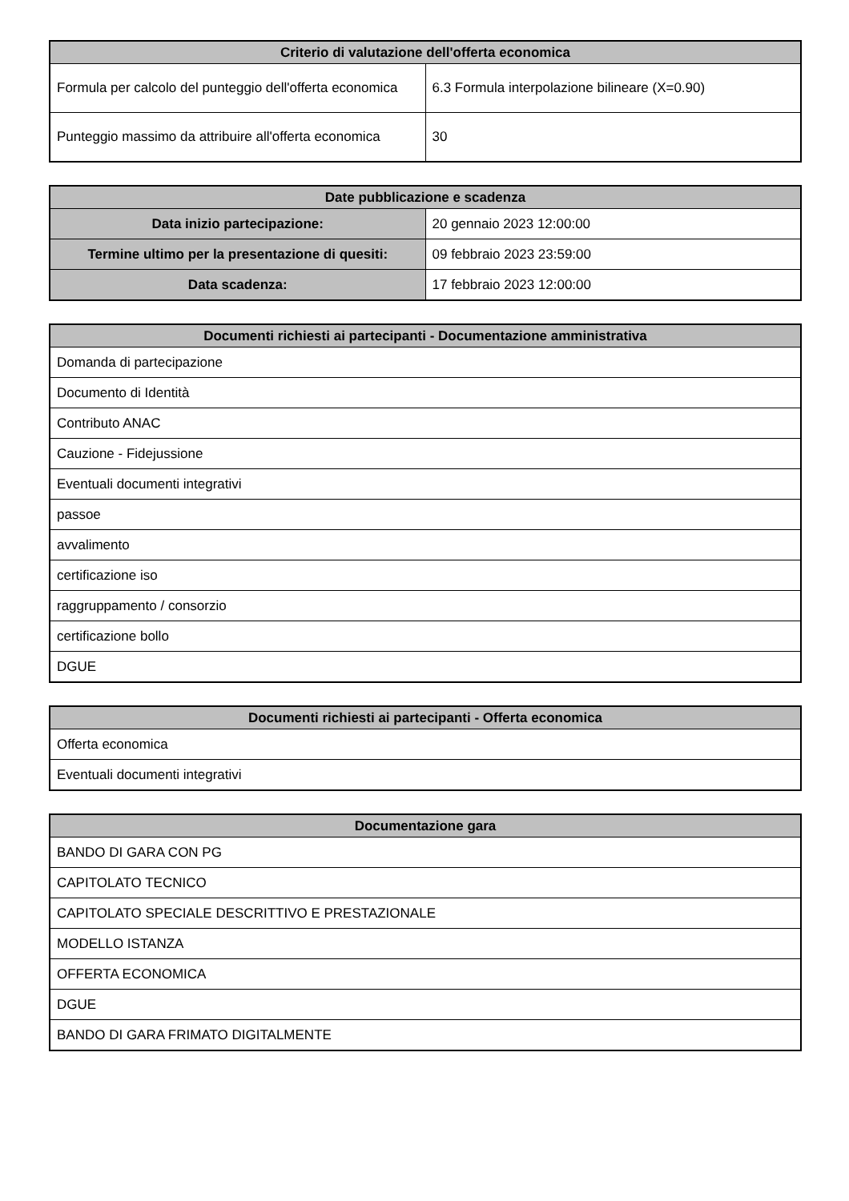| Criterio di valutazione dell'offerta economica | |
| --- | --- |
| Formula per calcolo del punteggio dell'offerta economica | 6.3 Formula interpolazione bilineare (X=0.90) |
| Punteggio massimo da attribuire all'offerta economica | 30 |
| Date pubblicazione e scadenza | |
| --- | --- |
| Data inizio partecipazione: | 20 gennaio 2023 12:00:00 |
| Termine ultimo per la presentazione di quesiti: | 09 febbraio 2023 23:59:00 |
| Data scadenza: | 17 febbraio 2023 12:00:00 |
| Documenti richiesti ai partecipanti - Documentazione amministrativa |
| --- |
| Domanda di partecipazione |
| Documento di Identità |
| Contributo ANAC |
| Cauzione - Fidejussione |
| Eventuali documenti integrativi |
| passoe |
| avvalimento |
| certificazione iso |
| raggruppamento / consorzio |
| certificazione bollo |
| DGUE |
| Documenti richiesti ai partecipanti - Offerta economica |
| --- |
| Offerta economica |
| Eventuali documenti integrativi |
| Documentazione gara |
| --- |
| BANDO DI GARA CON PG |
| CAPITOLATO TECNICO |
| CAPITOLATO SPECIALE DESCRITTIVO E PRESTAZIONALE |
| MODELLO ISTANZA |
| OFFERTA ECONOMICA |
| DGUE |
| BANDO DI GARA FRIMATO DIGITALMENTE |